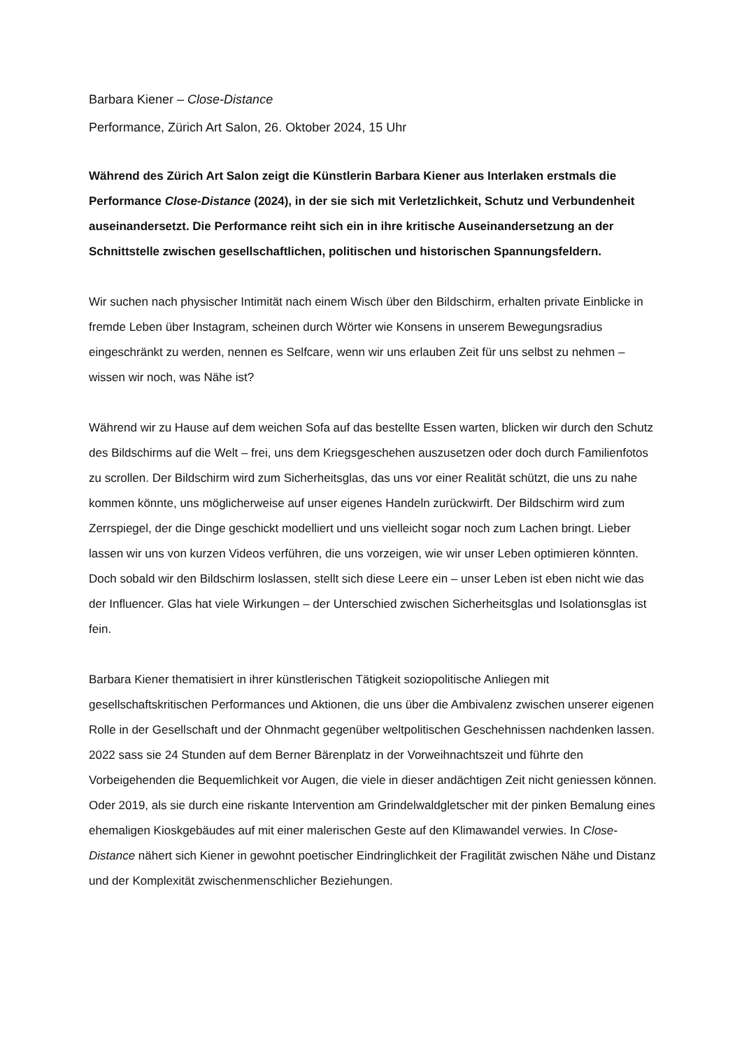Barbara Kiener – Close-Distance
Performance, Zürich Art Salon, 26. Oktober 2024, 15 Uhr
Während des Zürich Art Salon zeigt die Künstlerin Barbara Kiener aus Interlaken erstmals die Performance Close-Distance (2024), in der sie sich mit Verletzlichkeit, Schutz und Verbundenheit auseinandersetzt. Die Performance reiht sich ein in ihre kritische Auseinandersetzung an der Schnittstelle zwischen gesellschaftlichen, politischen und historischen Spannungsfeldern.
Wir suchen nach physischer Intimität nach einem Wisch über den Bildschirm, erhalten private Einblicke in fremde Leben über Instagram, scheinen durch Wörter wie Konsens in unserem Bewegungsradius eingeschränkt zu werden, nennen es Selfcare, wenn wir uns erlauben Zeit für uns selbst zu nehmen – wissen wir noch, was Nähe ist?
Während wir zu Hause auf dem weichen Sofa auf das bestellte Essen warten, blicken wir durch den Schutz des Bildschirms auf die Welt – frei, uns dem Kriegsgeschehen auszusetzen oder doch durch Familienfotos zu scrollen. Der Bildschirm wird zum Sicherheitsglas, das uns vor einer Realität schützt, die uns zu nahe kommen könnte, uns möglicherweise auf unser eigenes Handeln zurückwirft. Der Bildschirm wird zum Zerrspiegel, der die Dinge geschickt modelliert und uns vielleicht sogar noch zum Lachen bringt. Lieber lassen wir uns von kurzen Videos verführen, die uns vorzeigen, wie wir unser Leben optimieren könnten. Doch sobald wir den Bildschirm loslassen, stellt sich diese Leere ein – unser Leben ist eben nicht wie das der Influencer. Glas hat viele Wirkungen – der Unterschied zwischen Sicherheitsglas und Isolationsglas ist fein.
Barbara Kiener thematisiert in ihrer künstlerischen Tätigkeit soziopolitische Anliegen mit gesellschaftskritischen Performances und Aktionen, die uns über die Ambivalenz zwischen unserer eigenen Rolle in der Gesellschaft und der Ohnmacht gegenüber weltpolitischen Geschehnissen nachdenken lassen. 2022 sass sie 24 Stunden auf dem Berner Bärenplatz in der Vorweihnachtszeit und führte den Vorbeigehenden die Bequemlichkeit vor Augen, die viele in dieser andächtigen Zeit nicht geniessen können. Oder 2019, als sie durch eine riskante Intervention am Grindelwaldgletscher mit der pinken Bemalung eines ehemaligen Kioskgebäudes auf mit einer malerischen Geste auf den Klimawandel verwies. In Close-Distance nähert sich Kiener in gewohnt poetischer Eindringlichkeit der Fragilität zwischen Nähe und Distanz und der Komplexität zwischenmenschlicher Beziehungen.